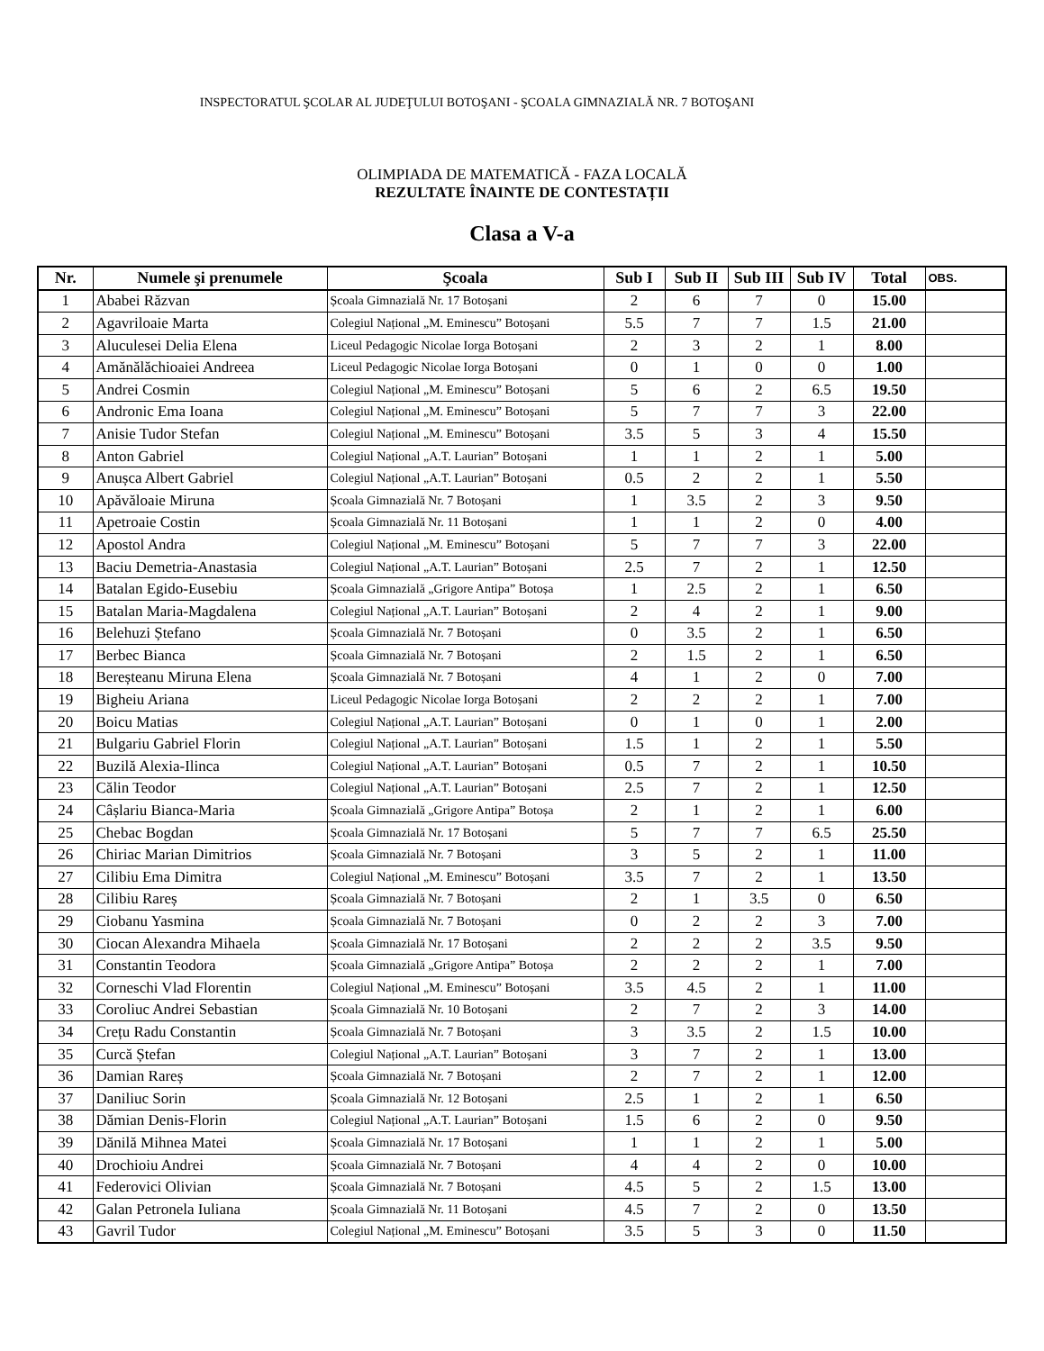INSPECTORATUL ŞCOLAR AL JUDEŢULUI BOTOŞANI - ŞCOALA GIMNAZIALĂ NR. 7 BOTOŞANI
OLIMPIADA DE MATEMATICĂ - FAZA LOCALĂ
REZULTATE ÎNAINTE DE CONTESTAȚII
Clasa a V-a
| Nr. | Numele şi prenumele | Şcoala | Sub I | Sub II | Sub III | Sub IV | Total | OBS. |
| --- | --- | --- | --- | --- | --- | --- | --- | --- |
| 1 | Ababei Răzvan | Școala Gimnazială Nr. 17 Botoșani | 2 | 6 | 7 | 0 | 15.00 | |
| 2 | Agavriloaie Marta | Colegiul Național „M. Eminescu” Botoșani | 5.5 | 7 | 7 | 1.5 | 21.00 | |
| 3 | Aluculesei Delia Elena | Liceul Pedagogic Nicolae Iorga Botoșani | 2 | 3 | 2 | 1 | 8.00 | |
| 4 | Amănălăchioaiei Andreea | Liceul Pedagogic Nicolae Iorga Botoșani | 0 | 1 | 0 | 0 | 1.00 | |
| 5 | Andrei Cosmin | Colegiul Național „M. Eminescu” Botoșani | 5 | 6 | 2 | 6.5 | 19.50 | |
| 6 | Andronic Ema Ioana | Colegiul Național „M. Eminescu” Botoșani | 5 | 7 | 7 | 3 | 22.00 | |
| 7 | Anisie Tudor Stefan | Colegiul Național „M. Eminescu” Botoșani | 3.5 | 5 | 3 | 4 | 15.50 | |
| 8 | Anton Gabriel | Colegiul Național „A.T. Laurian” Botoșani | 1 | 1 | 2 | 1 | 5.00 | |
| 9 | Anușca Albert Gabriel | Colegiul Național „A.T. Laurian” Botoșani | 0.5 | 2 | 2 | 1 | 5.50 | |
| 10 | Apăvăloaie Miruna | Școala Gimnazială Nr. 7 Botoșani | 1 | 3.5 | 2 | 3 | 9.50 | |
| 11 | Apetroaie Costin | Școala Gimnazială Nr. 11 Botoșani | 1 | 1 | 2 | 0 | 4.00 | |
| 12 | Apostol Andra | Colegiul Național „M. Eminescu” Botoșani | 5 | 7 | 7 | 3 | 22.00 | |
| 13 | Baciu Demetria-Anastasia | Colegiul Național „A.T. Laurian” Botoșani | 2.5 | 7 | 2 | 1 | 12.50 | |
| 14 | Batalan Egido-Eusebiu | Școala Gimnazială „Grigore Antipa” Botoșa | 1 | 2.5 | 2 | 1 | 6.50 | |
| 15 | Batalan Maria-Magdalena | Colegiul Național „A.T. Laurian” Botoșani | 2 | 4 | 2 | 1 | 9.00 | |
| 16 | Belehuzi Ștefano | Școala Gimnazială Nr. 7 Botoșani | 0 | 3.5 | 2 | 1 | 6.50 | |
| 17 | Berbec Bianca | Școala Gimnazială Nr. 7 Botoșani | 2 | 1.5 | 2 | 1 | 6.50 | |
| 18 | Bereșteanu Miruna Elena | Școala Gimnazială Nr. 7 Botoșani | 4 | 1 | 2 | 0 | 7.00 | |
| 19 | Bigheiu Ariana | Liceul Pedagogic Nicolae Iorga Botoșani | 2 | 2 | 2 | 1 | 7.00 | |
| 20 | Boicu Matias | Colegiul Național „A.T. Laurian” Botoșani | 0 | 1 | 0 | 1 | 2.00 | |
| 21 | Bulgariu Gabriel Florin | Colegiul Național „A.T. Laurian” Botoșani | 1.5 | 1 | 2 | 1 | 5.50 | |
| 22 | Buzilă Alexia-Ilinca | Colegiul Național „A.T. Laurian” Botoșani | 0.5 | 7 | 2 | 1 | 10.50 | |
| 23 | Călin Teodor | Colegiul Național „A.T. Laurian” Botoșani | 2.5 | 7 | 2 | 1 | 12.50 | |
| 24 | Câșlariu Bianca-Maria | Școala Gimnazială „Grigore Antipa” Botoșa | 2 | 1 | 2 | 1 | 6.00 | |
| 25 | Chebac Bogdan | Școala Gimnazială Nr. 17 Botoșani | 5 | 7 | 7 | 6.5 | 25.50 | |
| 26 | Chiriac Marian Dimitrios | Școala Gimnazială Nr. 7 Botoșani | 3 | 5 | 2 | 1 | 11.00 | |
| 27 | Cilibiu Ema Dimitra | Colegiul Național „M. Eminescu” Botoșani | 3.5 | 7 | 2 | 1 | 13.50 | |
| 28 | Cilibiu Rareș | Școala Gimnazială Nr. 7 Botoșani | 2 | 1 | 3.5 | 0 | 6.50 | |
| 29 | Ciobanu Yasmina | Școala Gimnazială Nr. 7 Botoșani | 0 | 2 | 2 | 3 | 7.00 | |
| 30 | Ciocan Alexandra Mihaela | Școala Gimnazială Nr. 17 Botoșani | 2 | 2 | 2 | 3.5 | 9.50 | |
| 31 | Constantin Teodora | Școala Gimnazială „Grigore Antipa” Botoșa | 2 | 2 | 2 | 1 | 7.00 | |
| 32 | Corneschi Vlad Florentin | Colegiul Național „M. Eminescu” Botoșani | 3.5 | 4.5 | 2 | 1 | 11.00 | |
| 33 | Coroliuc Andrei Sebastian | Școala Gimnazială Nr. 10 Botoșani | 2 | 7 | 2 | 3 | 14.00 | |
| 34 | Crețu Radu Constantin | Școala Gimnazială Nr. 7 Botoșani | 3 | 3.5 | 2 | 1.5 | 10.00 | |
| 35 | Curcă Ștefan | Colegiul Național „A.T. Laurian” Botoșani | 3 | 7 | 2 | 1 | 13.00 | |
| 36 | Damian Rareș | Școala Gimnazială Nr. 7 Botoșani | 2 | 7 | 2 | 1 | 12.00 | |
| 37 | Daniliuc Sorin | Școala Gimnazială Nr. 12 Botoșani | 2.5 | 1 | 2 | 1 | 6.50 | |
| 38 | Dămian Denis-Florin | Colegiul Național „A.T. Laurian” Botoșani | 1.5 | 6 | 2 | 0 | 9.50 | |
| 39 | Dănilă Mihnea Matei | Școala Gimnazială Nr. 17 Botoșani | 1 | 1 | 2 | 1 | 5.00 | |
| 40 | Drochioiu Andrei | Școala Gimnazială Nr. 7 Botoșani | 4 | 4 | 2 | 0 | 10.00 | |
| 41 | Federovici Olivian | Școala Gimnazială Nr. 7 Botoșani | 4.5 | 5 | 2 | 1.5 | 13.00 | |
| 42 | Galan Petronela Iuliana | Școala Gimnazială Nr. 11 Botoșani | 4.5 | 7 | 2 | 0 | 13.50 | |
| 43 | Gavril Tudor | Colegiul Național „M. Eminescu” Botoșani | 3.5 | 5 | 3 | 0 | 11.50 | |